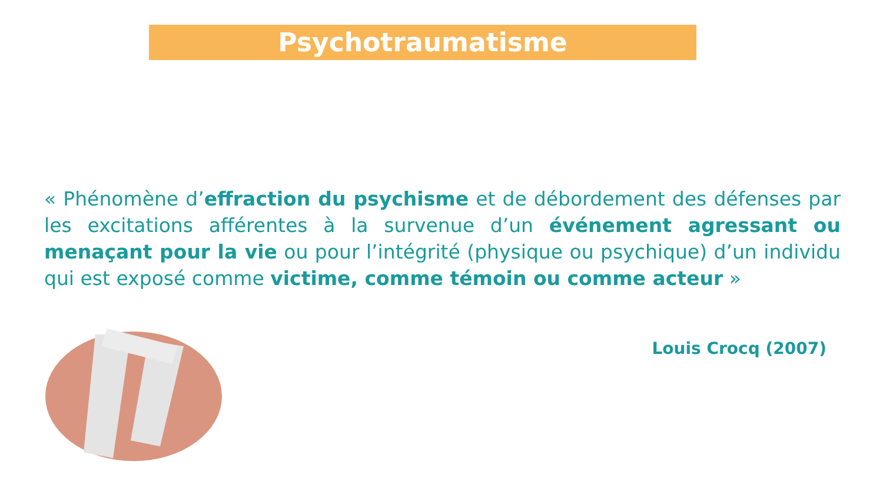Psychotraumatisme
« Phénomène d’effraction du psychisme et de débordement des défenses par les excitations afférentes à la survenue d’un événement agressant ou menaçant pour la vie ou pour l’intégrité (physique ou psychique) d’un individu qui est exposé comme victime, comme témoin ou comme acteur »
Louis Crocq (2007)